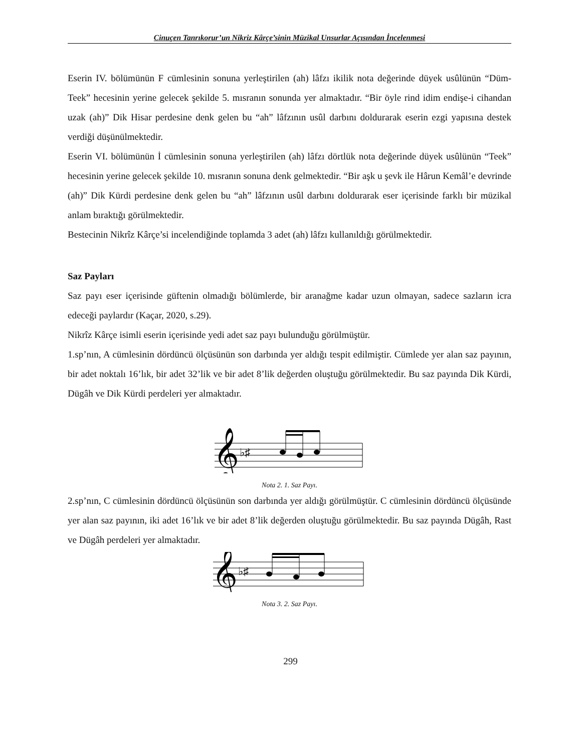Cinuçen Tanrıkorur’un Nikriz Kârçe’sinin Müzikal Unsurlar Açısından İncelenmesi
Eserin IV. bölümünün F cümlesinin sonuna yerleştirilen (ah) lâfzı ikilik nota değerinde düyek usûlünün “Düm-Teek” hecesinin yerine gelecek şekilde 5. mısranın sonunda yer almaktadır. “Bir öyle rind idim endişe-i cihandan uzak (ah)” Dik Hisar perdesine denk gelen bu “ah” lâfzının usûl darbını doldurarak eserin ezgi yapısına destek verdiği düşünülmektedir.
Eserin VI. bölümünün İ cümlesinin sonuna yerleştirilen (ah) lâfzı dörtlük nota değerinde düyek usûlünün “Teek” hecesinin yerine gelecek şekilde 10. mısranın sonuna denk gelmektedir. “Bir aşk u şevk ile Hârun Kemâl’e devrinde (ah)” Dik Kürdi perdesine denk gelen bu “ah” lâfzının usûl darbını doldurarak eser içerisinde farklı bir müzikal anlam bıraktığı görülmektedir.
Bestecinin Nikrîz Kârçe’si incelendiğinde toplamda 3 adet (ah) lâfzı kullanıldığı görülmektedir.
Saz Payları
Saz payı eser içerisinde güftenin olmadığı bölümlerde, bir aranağme kadar uzun olmayan, sadece sazların icra edeceği paylardır (Kaçar, 2020, s.29).
Nikrîz Kârçe isimli eserin içerisinde yedi adet saz payı bulunduğu görülmüştür.
1.sp’nın, A cümlesinin dördüncü ölçüsünün son darbında yer aldığı tespit edilmiştir. Cümlede yer alan saz payının, bir adet noktalı 16’lık, bir adet 32’lik ve bir adet 8’lik değerden oluştuğu görülmektedir. Bu saz payında Dik Kürdi, Dügâh ve Dik Kürdi perdeleri yer almaktadır.
𝄞
♭♯
Nota 2. 1. Saz Payı.
2.sp’nın, C cümlesinin dördüncü ölçüsünün son darbında yer aldığı görülmüştür. C cümlesinin dördüncü ölçüsünde yer alan saz payının, iki adet 16’lık ve bir adet 8’lik değerden oluştuğu görülmektedir. Bu saz payında Dügâh, Rast ve Dügâh perdeleri yer almaktadır.
𝄞
♭♯
Nota 3. 2. Saz Payı.
299